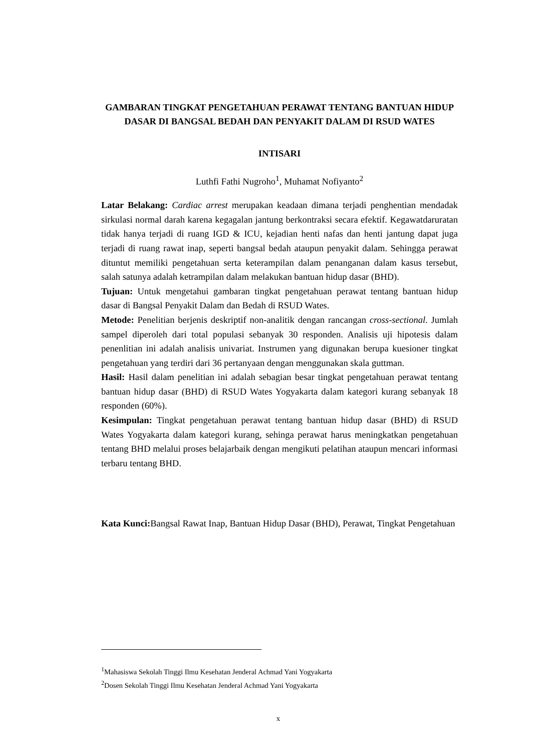GAMBARAN TINGKAT PENGETAHUAN PERAWAT TENTANG BANTUAN HIDUP DASAR DI BANGSAL BEDAH DAN PENYAKIT DALAM DI RSUD WATES
INTISARI
Luthfi Fathi Nugroho<sup>1</sup>, Muhamat Nofiyanto<sup>2</sup>
Latar Belakang: Cardiac arrest merupakan keadaan dimana terjadi penghentian mendadak sirkulasi normal darah karena kegagalan jantung berkontraksi secara efektif. Kegawatdaruratan tidak hanya terjadi di ruang IGD & ICU, kejadian henti nafas dan henti jantung dapat juga terjadi di ruang rawat inap, seperti bangsal bedah ataupun penyakit dalam. Sehingga perawat dituntut memiliki pengetahuan serta keterampilan dalam penanganan dalam kasus tersebut, salah satunya adalah ketrampilan dalam melakukan bantuan hidup dasar (BHD).
Tujuan: Untuk mengetahui gambaran tingkat pengetahuan perawat tentang bantuan hidup dasar di Bangsal Penyakit Dalam dan Bedah di RSUD Wates.
Metode: Penelitian berjenis deskriptif non-analitik dengan rancangan cross-sectional. Jumlah sampel diperoleh dari total populasi sebanyak 30 responden. Analisis uji hipotesis dalam penenlitian ini adalah analisis univariat. Instrumen yang digunakan berupa kuesioner tingkat pengetahuan yang terdiri dari 36 pertanyaan dengan menggunakan skala guttman.
Hasil: Hasil dalam penelitian ini adalah sebagian besar tingkat pengetahuan perawat tentang bantuan hidup dasar (BHD) di RSUD Wates Yogyakarta dalam kategori kurang sebanyak 18 responden (60%).
Kesimpulan: Tingkat pengetahuan perawat tentang bantuan hidup dasar (BHD) di RSUD Wates Yogyakarta dalam kategori kurang, sehinga perawat harus meningkatkan pengetahuan tentang BHD melalui proses belajarbaik dengan mengikuti pelatihan ataupun mencari informasi terbaru tentang BHD.
Kata Kunci: Bangsal Rawat Inap, Bantuan Hidup Dasar (BHD), Perawat, Tingkat Pengetahuan
<sup>1</sup> Mahasiswa Sekolah Tinggi Ilmu Kesehatan Jenderal Achmad Yani Yogyakarta
<sup>2</sup> Dosen Sekolah Tinggi Ilmu Kesehatan Jenderal Achmad Yani Yogyakarta
x